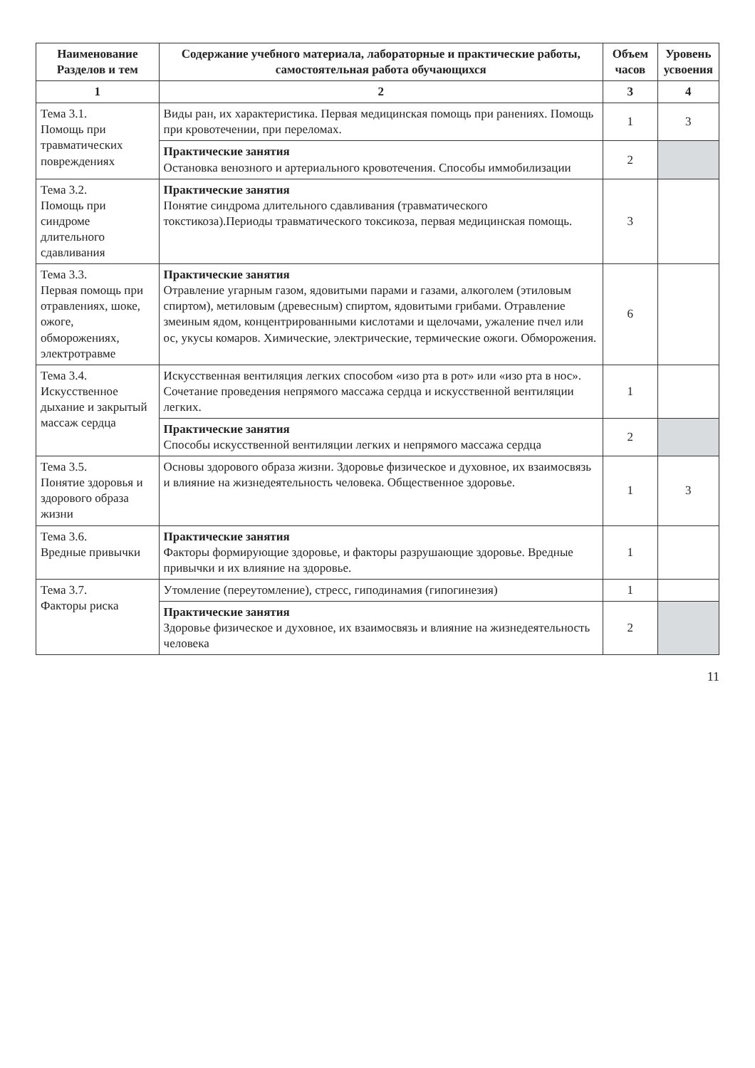| Наименование Разделов и тем | Содержание учебного материала, лабораторные и практические работы, самостоятельная работа обучающихся | Объем часов | Уровень усвоения |
| --- | --- | --- | --- |
| 1 | 2 | 3 | 4 |
| Тема 3.1. Помощь при травматических повреждениях | Виды ран, их характеристика. Первая медицинская помощь при ранениях. Помощь при кровотечении, при переломах. | 1 | 3 |
| | Практические занятия Остановка венозного и артериального кровотечения. Способы иммобилизации | 2 | |
| Тема 3.2. Помощь при синдроме длительного сдавливания | Практические занятия Понятие синдрома длительного сдавливания (травматического токстикоза).Периоды травматического токсикоза, первая медицинская помощь. | 3 | |
| Тема 3.3. Первая помощь при отравлениях, шоке, ожоге, обморожениях, электротравме | Практические занятия Отравление угарным газом, ядовитыми парами и газами, алкоголем (этиловым спиртом), метиловым (древесным) спиртом, ядовитыми грибами. Отравление змеиным ядом, концентрированными кислотами и щелочами, ужаление пчел или ос, укусы комаров. Химические, электрические, термические ожоги. Обморожения. | 6 | |
| Тема 3.4. Искусственное дыхание и закрытый массаж сердца | Искусственная вентиляция легких способом «изо рта в рот» или «изо рта в нос». Сочетание проведения непрямого массажа сердца и искусственной вентиляции легких. | 1 | |
| | Практические занятия Способы искусственной вентиляции легких и непрямого массажа сердца | 2 | |
| Тема 3.5. Понятие здоровья и здорового образа жизни | Основы здорового образа жизни. Здоровье физическое и духовное, их взаимосвязь и влияние на жизнедеятельность человека. Общественное здоровье. | 1 | 3 |
| Тема 3.6. Вредные привычки | Практические занятия Факторы формирующие здоровье, и факторы разрушающие здоровье. Вредные привычки и их влияние на здоровье. | 1 | |
| Тема 3.7. Факторы риска | Утомление (переутомление), стресс, гиподинамия (гипогинезия) | 1 | |
| | Практические занятия Здоровье физическое и духовное, их взаимосвязь и влияние на жизнедеятельность человека | 2 | |
11